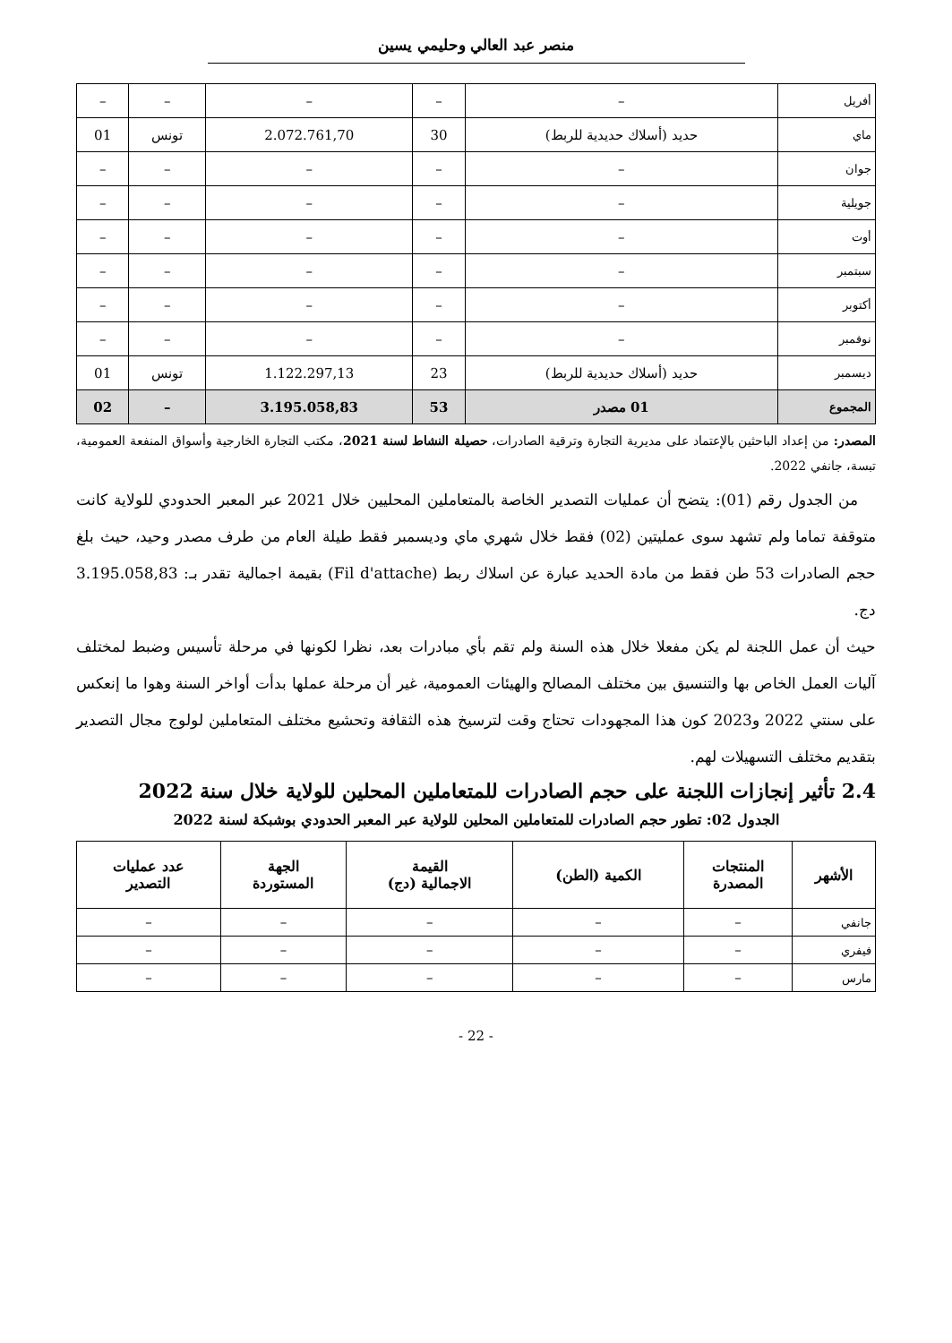منصر عبد العالي وحليمي يسين
| أفريل | – | – | – | – | – |
| ماي | حديد (أسلاك حديدية للربط) | 30 | 2.072.761,70 | تونس | 01 |
| جوان | – | – | – | – | – |
| جويلية | – | – | – | – | – |
| أوت | – | – | – | – | – |
| سبتمبر | – | – | – | – | – |
| أكتوبر | – | – | – | – | – |
| نوفمبر | – | – | – | – | – |
| ديسمبر | حديد (أسلاك حديدية للربط) | 23 | 1.122.297,13 | تونس | 01 |
| المجموع | 01 مصدر | 53 | 3.195.058,83 | – | 02 |
المصدر: من إعداد الباحثين بالإعتماد على مديرية التجارة وترقية الصادرات، حصيلة النشاط لسنة 2021، مكتب التجارة الخارجية وأسواق المنفعة العمومية، تبسة، جانفي 2022.
من الجدول رقم (01): يتضح أن عمليات التصدير الخاصة بالمتعاملين المحليين خلال 2021 عبر المعبر الحدودي للولاية كانت متوقفة تماما ولم تشهد سوى عمليتين (02) فقط خلال شهري ماي وديسمبر فقط طيلة العام من طرف مصدر وحيد، حيث بلغ حجم الصادرات 53 طن فقط من مادة الحديد عبارة عن اسلاك ربط (Fil d'attache) بقيمة اجمالية تقدر بـ: 3.195.058,83 دج.
حيث أن عمل اللجنة لم يكن مفعلا خلال هذه السنة ولم تقم بأي مبادرات بعد، نظرا لكونها في مرحلة تأسيس وضبط لمختلف آليات العمل الخاص بها والتنسيق بين مختلف المصالح والهيئات العمومية، غير أن مرحلة عملها بدأت أواخر السنة وهوا ما إنعكس على سنتي 2022 و2023 كون هذا المجهودات تحتاج وقت لترسيخ هذه الثقافة وتحشيع مختلف المتعاملين لولوج مجال التصدير بتقديم مختلف التسهيلات لهم.
2.4 تأثير إنجازات اللجنة على حجم الصادرات للمتعاملين المحلين للولاية خلال سنة 2022
الجدول 02: تطور حجم الصادرات للمتعاملين المحلين للولاية عبر المعبر الحدودي بوشبكة لسنة 2022
| الأشهر | المنتجات المصدرة | الكمية (الطن) | القيمة الاجمالية (دج) | الجهة المستوردة | عدد عمليات التصدير |
| --- | --- | --- | --- | --- | --- |
| جانفي | – | – | – | – | – |
| فيفري | – | – | – | – | – |
| مارس | – | – | – | – | – |
- 22 -